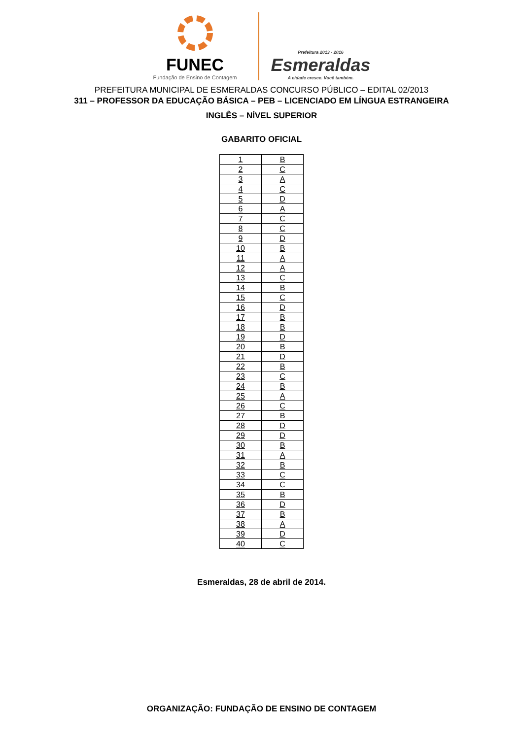FUNEC
Fundação de Ensino de Contagem
Prefeitura 2013 - 2016
Esmeraldas
A cidade cresce. Você também.
PREFEITURA MUNICIPAL DE ESMERALDAS CONCURSO PÚBLICO – EDITAL 02/2013
311 – PROFESSOR DA EDUCAÇÃO BÁSICA – PEB – LICENCIADO EM LÍNGUA ESTRANGEIRA
INGLÊS – NÍVEL SUPERIOR
GABARITO OFICIAL
| 1 | B |
| 2 | C |
| 3 | A |
| 4 | C |
| 5 | D |
| 6 | A |
| 7 | C |
| 8 | C |
| 9 | D |
| 10 | B |
| 11 | A |
| 12 | A |
| 13 | C |
| 14 | B |
| 15 | C |
| 16 | D |
| 17 | B |
| 18 | B |
| 19 | D |
| 20 | B |
| 21 | D |
| 22 | B |
| 23 | C |
| 24 | B |
| 25 | A |
| 26 | C |
| 27 | B |
| 28 | D |
| 29 | D |
| 30 | B |
| 31 | A |
| 32 | B |
| 33 | C |
| 34 | C |
| 35 | B |
| 36 | D |
| 37 | B |
| 38 | A |
| 39 | D |
| 40 | C |
Esmeraldas, 28 de abril de 2014.
ORGANIZAÇÃO: FUNDAÇÃO DE ENSINO DE CONTAGEM